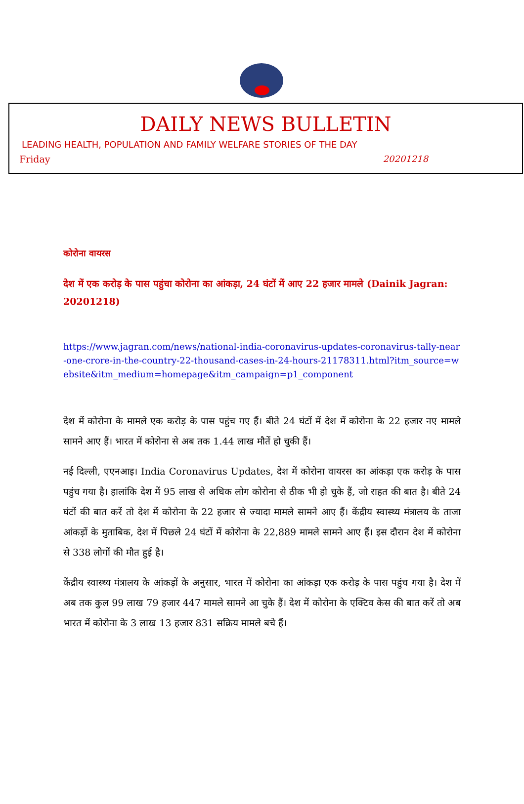DAILY NEWS BULLETIN
LEADING HEALTH, POPULATION AND FAMILY WELFARE STORIES OF THE DAY
Friday 20201218
कोरोना वायरस
देश में एक करोड़ के पास पहुंचा कोरोना का आंकड़ा, 24 घंटों में आए 22 हजार मामले (Dainik Jagran: 20201218)
https://www.jagran.com/news/national-india-coronavirus-updates-coronavirus-tally-near-one-crore-in-the-country-22-thousand-cases-in-24-hours-21178311.html?itm_source=website&itm_medium=homepage&itm_campaign=p1_component
देश में कोरोना के मामले एक करोड़ के पास पहुंच गए हैं। बीते 24 घंटों में देश में कोरोना के 22 हजार नए मामले सामने आए हैं। भारत में कोरोना से अब तक 1.44 लाख मौतें हो चुकी हैं।
नई दिल्ली, एएनआइ। India Coronavirus Updates, देश में कोरोना वायरस का आंकड़ा एक करोड़ के पास पहुंच गया है। हालांकि देश में 95 लाख से अधिक लोग कोरोना से ठीक भी हो चुके हैं, जो राहत की बात है। बीते 24 घंटों की बात करें तो देश में कोरोना के 22 हजार से ज्यादा मामले सामने आए हैं। केंद्रीय स्वास्थ्य मंत्रालय के ताजा आंकड़ों के मुताबिक, देश में पिछले 24 घंटों में कोरोना के 22,889 मामले सामने आए हैं। इस दौरान देश में कोरोना से 338 लोगों की मौत हुई है।
केंद्रीय स्वास्थ्य मंत्रालय के आंकड़ों के अनुसार, भारत में कोरोना का आंकड़ा एक करोड़ के पास पहुंच गया है। देश में अब तक कुल 99 लाख 79 हजार 447 मामले सामने आ चुके हैं। देश में कोरोना के एक्टिव केस की बात करें तो अब भारत में कोरोना के 3 लाख 13 हजार 831 सक्रिय मामले बचे हैं।